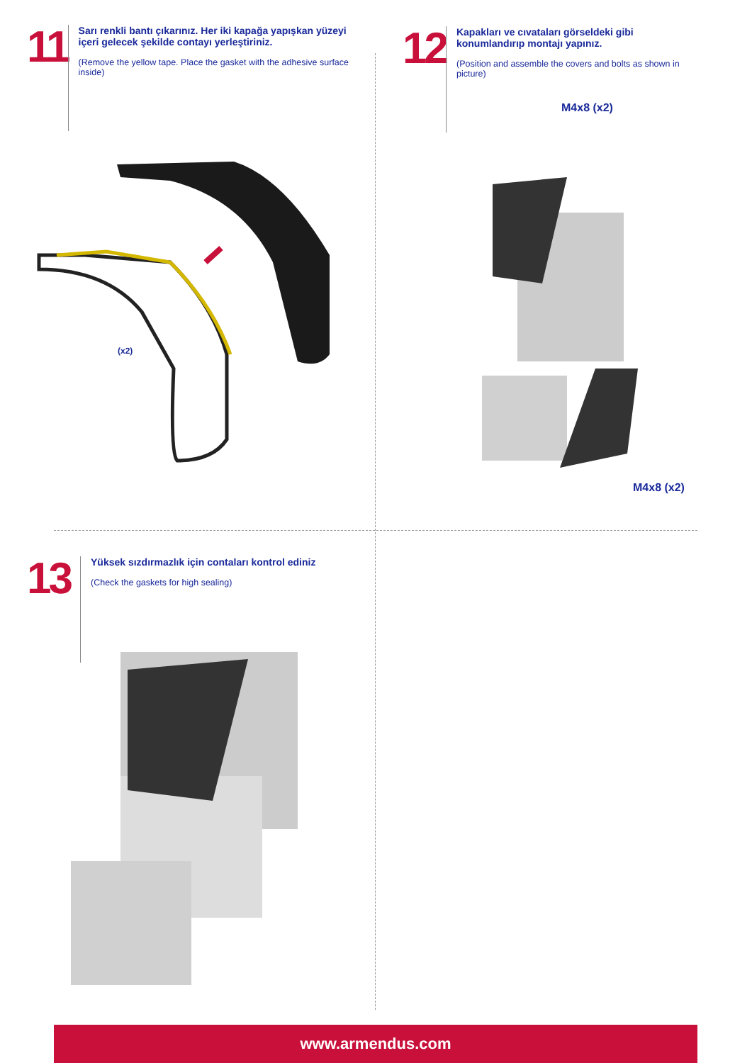11
Sarı renkli bantı çıkarınız. Her iki kapağa yapışkan yüzeyi içeri gelecek şekilde contayı yerleştiriniz.
(Remove the yellow tape. Place the gasket with the adhesive surface inside)
(x2)
12
Kapakları ve cıvataları görseldeki gibi konumlandırıp montajı yapınız.
(Position and assemble the covers and bolts as shown in picture)
M4x8 (x2)
M4x8 (x2)
13
Yüksek sızdırmazlık için contaları kontrol ediniz
(Check the gaskets for high sealing)
www.armendus.com